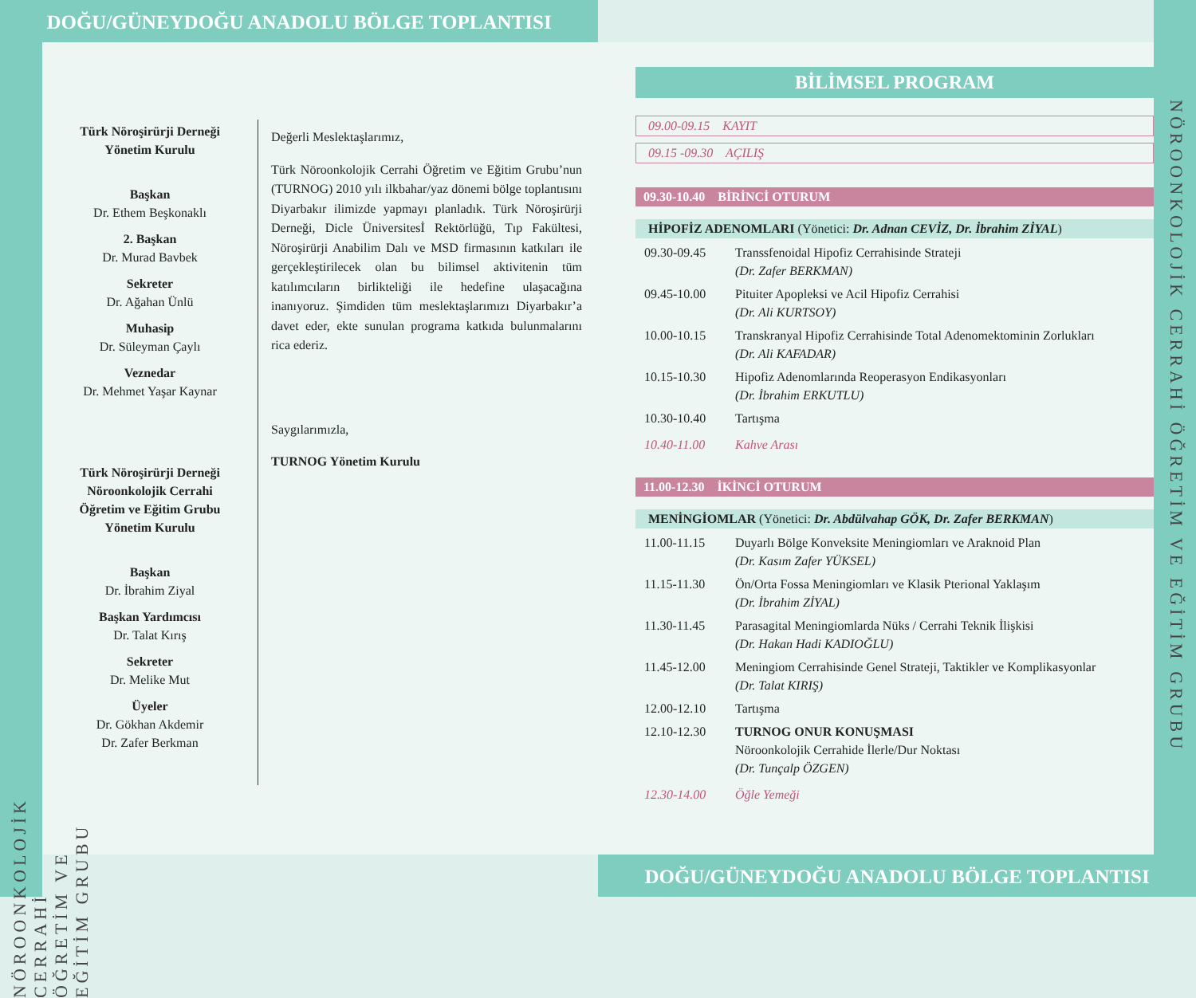DOĞU/GÜNEYDOĞU ANADOLU BÖLGE TOPLANTISI
Türk Nöroşirürji Derneği
Yönetim Kurulu
Başkan
Dr. Ethem Beşkonaklı
2. Başkan
Dr. Murad Bavbek
Sekreter
Dr. Ağahan Ünlü
Muhasip
Dr. Süleyman Çaylı
Veznedar
Dr. Mehmet Yaşar Kaynar
Türk Nöroşirürji Derneği
Nöroonkolojik Cerrahi
Öğretim ve Eğitim Grubu
Yönetim Kurulu
Başkan
Dr. İbrahim Ziyal
Başkan Yardımcısı
Dr. Talat Kırış
Sekreter
Dr. Melike Mut
Üyeler
Dr. Gökhan Akdemir
Dr. Zafer Berkman
Değerli Meslektaşlarımız,
Türk Nöroonkolojik Cerrahi Öğretim ve Eğitim Grubu’nun (TURNOG) 2010 yılı ilkbahar/yaz dönemi bölge toplantısını Diyarbakır ilimizde yapmayı planladık. Türk Nöroşirürji Derneği, Dicle Üniversitesİ Rektörlüğü, Tıp Fakültesi, Nöroşirürji Anabilim Dalı ve MSD firmasının katkıları ile gerçekleştirilecek olan bu bilimsel aktivitenin tüm katılımcıların birlikteliği ile hedefine ulaşacağına inanıyoruz. Şimdiden tüm meslektaşlarımızı Diyarbakır’a davet eder, ekte sunulan programa katkıda bulunmalarını rica ederiz.
Saygılarımızla,
TURNOG Yönetim Kurulu
BİLİMSEL PROGRAM
09.00-09.15 KAYIT
09.15 -09.30 AÇILIŞ
09.30-10.40 BİRİNCİ OTURUM
HİPOFİZ ADENOMLARI (Yönetici: Dr. Adnan CEVİZ, Dr. İbrahim ZİYAL)
09.30-09.45 Transsfenoidal Hipofiz Cerrahisinde Strateji
(Dr. Zafer BERKMAN)
09.45-10.00 Pituiter Apopleksi ve Acil Hipofiz Cerrahisi
(Dr. Ali KURTSOY)
10.00-10.15 Transkranyal Hipofiz Cerrahisinde Total Adenomektominin Zorlukları
(Dr. Ali KAFADAR)
10.15-10.30 Hipofiz Adenomlarında Reoperasyon Endikasyonları
(Dr. İbrahim ERKUTLU)
10.30-10.40 Tartışma
10.40-11.00 Kahve Arası
11.00-12.30 İKİNCİ OTURUM
MENİNGİOMLAR (Yönetici: Dr. Abdülvahap GÖK, Dr. Zafer BERKMAN)
11.00-11.15 Duyarlı Bölge Konveksite Meningiomları ve Araknoid Plan
(Dr. Kasım Zafer YÜKSEL)
11.15-11.30 Ön/Orta Fossa Meningiomları ve Klasik Pterional Yaklaşım
(Dr. İbrahim ZİYAL)
11.30-11.45 Parasagital Meningiomlarda Nüks / Cerrahi Teknik İlişkisi
(Dr. Hakan Hadi KADIOĞLU)
11.45-12.00 Meningiom Cerrahisinde Genel Strateji, Taktikler ve Komplikasyonlar
(Dr. Talat KIRIŞ)
12.00-12.10 Tartışma
12.10-12.30 TURNOG ONUR KONUŞMASI
Nöroonkolojik Cerrahide İlerle/Dur Noktası
(Dr. Tunçalp ÖZGEN)
12.30-14.00 Öğle Yemeği
DOĞU/GÜNEYDOĞU ANADOLU BÖLGE TOPLANTISI
NÖROONKOLOJİK CERRAHİ ÖĞRETİM VE EĞİTİM GRUBU
NÖROONKOLOJİK CERRAHİ ÖĞRETİM VE EĞİTİM GRUBU